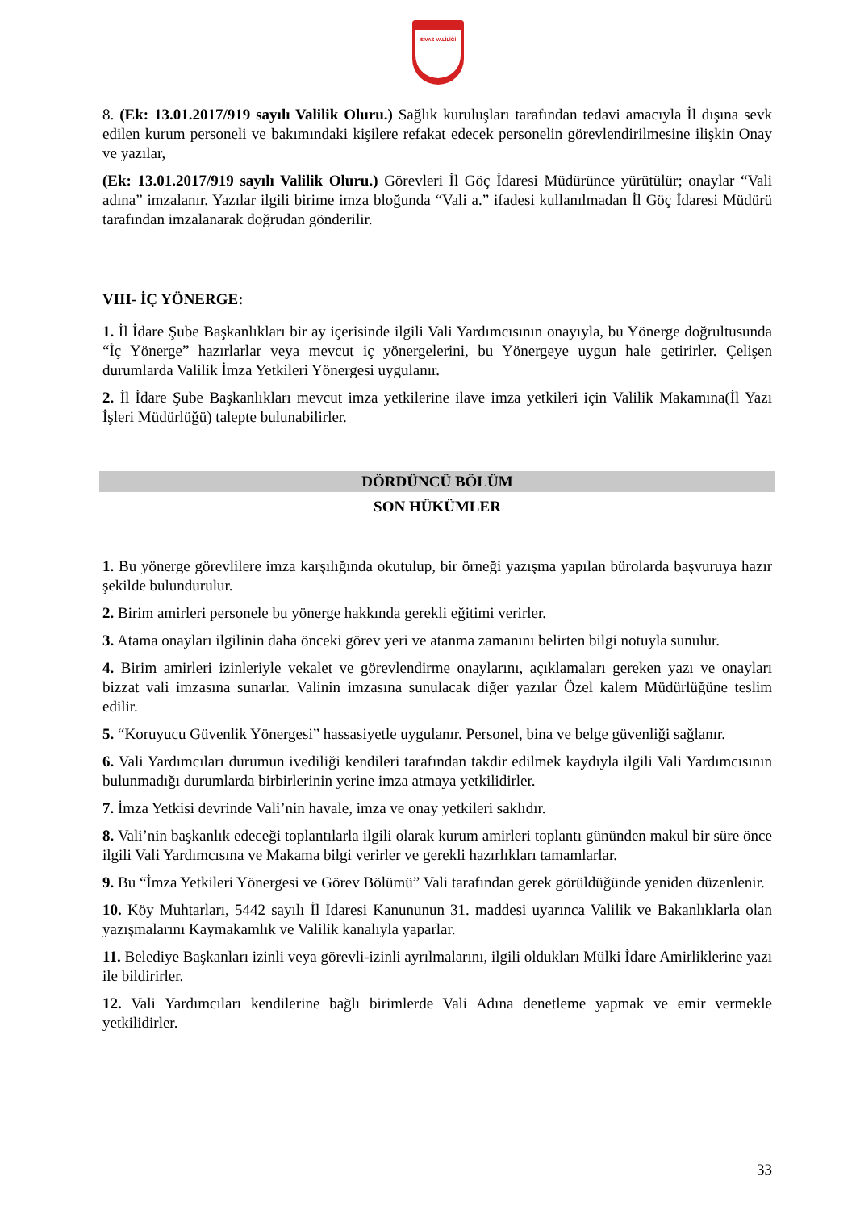SİVAS VALİLİĞİ
8. (Ek: 13.01.2017/919 sayılı Valilik Oluru.) Sağlık kuruluşları tarafından tedavi amacıyla İl dışına sevk edilen kurum personeli ve bakımındaki kişilere refakat edecek personelin görevlendirilmesine ilişkin Onay ve yazılar,
(Ek: 13.01.2017/919 sayılı Valilik Oluru.) Görevleri İl Göç İdaresi Müdürünce yürütülür; onaylar “Vali adına” imzalanır. Yazılar ilgili birime imza bloğunda “Vali a.” ifadesi kullanılmadan İl Göç İdaresi Müdürü tarafından imzalanarak doğrudan gönderilir.
VIII- İÇ YÖNERGE:
1. İl İdare Şube Başkanlıkları bir ay içerisinde ilgili Vali Yardımcısının onayıyla, bu Yönerge doğrultusunda “İç Yönerge” hazırlarlar veya mevcut iç yönergelerini, bu Yönergeye uygun hale getirirler. Çelişen durumlarda Valilik İmza Yetkileri Yönergesi uygulanır.
2. İl İdare Şube Başkanlıkları mevcut imza yetkilerine ilave imza yetkileri için Valilik Makamına(İl Yazı İşleri Müdürlüğü) talepte bulunabilirler.
DÖRDÜNCÜ BÖLÜM
SON HÜKÜMLER
1. Bu yönerge görevlilere imza karşılığında okutulup, bir örneği yazışma yapılan bürolarda başvuruya hazır şekilde bulundurulur.
2. Birim amirleri personele bu yönerge hakkında gerekli eğitimi verirler.
3. Atama onayları ilgilinin daha önceki görev yeri ve atanma zamanını belirten bilgi notuyla sunulur.
4. Birim amirleri izinleriyle vekalet ve görevlendirme onaylarını, açıklamaları gereken yazı ve onayları bizzat vali imzasına sunarlar. Valinin imzasına sunulacak diğer yazılar Özel kalem Müdürlüğüne teslim edilir.
5. “Koruyucu Güvenlik Yönergesi” hassasiyetle uygulanır. Personel, bina ve belge güvenliği sağlanır.
6. Vali Yardımcıları durumun ivediliği kendileri tarafından takdir edilmek kaydıyla ilgili Vali Yardımcısının bulunmadığı durumlarda birbirlerinin yerine imza atmaya yetkilidirler.
7. İmza Yetkisi devrinde Vali’nin havale, imza ve onay yetkileri saklıdır.
8. Vali’nin başkanlık edeceği toplantılarla ilgili olarak kurum amirleri toplantı gününden makul bir süre önce ilgili Vali Yardımcısına ve Makama bilgi verirler ve gerekli hazırlıkları tamamlarlar.
9. Bu “İmza Yetkileri Yönergesi ve Görev Bölümü” Vali tarafından gerek görüldüğünde yeniden düzenlenir.
10. Köy Muhtarları, 5442 sayılı İl İdaresi Kanununun 31. maddesi uyarınca Valilik ve Bakanlıklarla olan yazışmalarını Kaymakamlık ve Valilik kanalıyla yaparlar.
11. Belediye Başkanları izinli veya görevli-izinli ayrılmalarını, ilgili oldukları Mülki İdare Amirliklerine yazı ile bildirirler.
12. Vali Yardımcıları kendilerine bağlı birimlerde Vali Adına denetleme yapmak ve emir vermekle yetkilidirler.
33